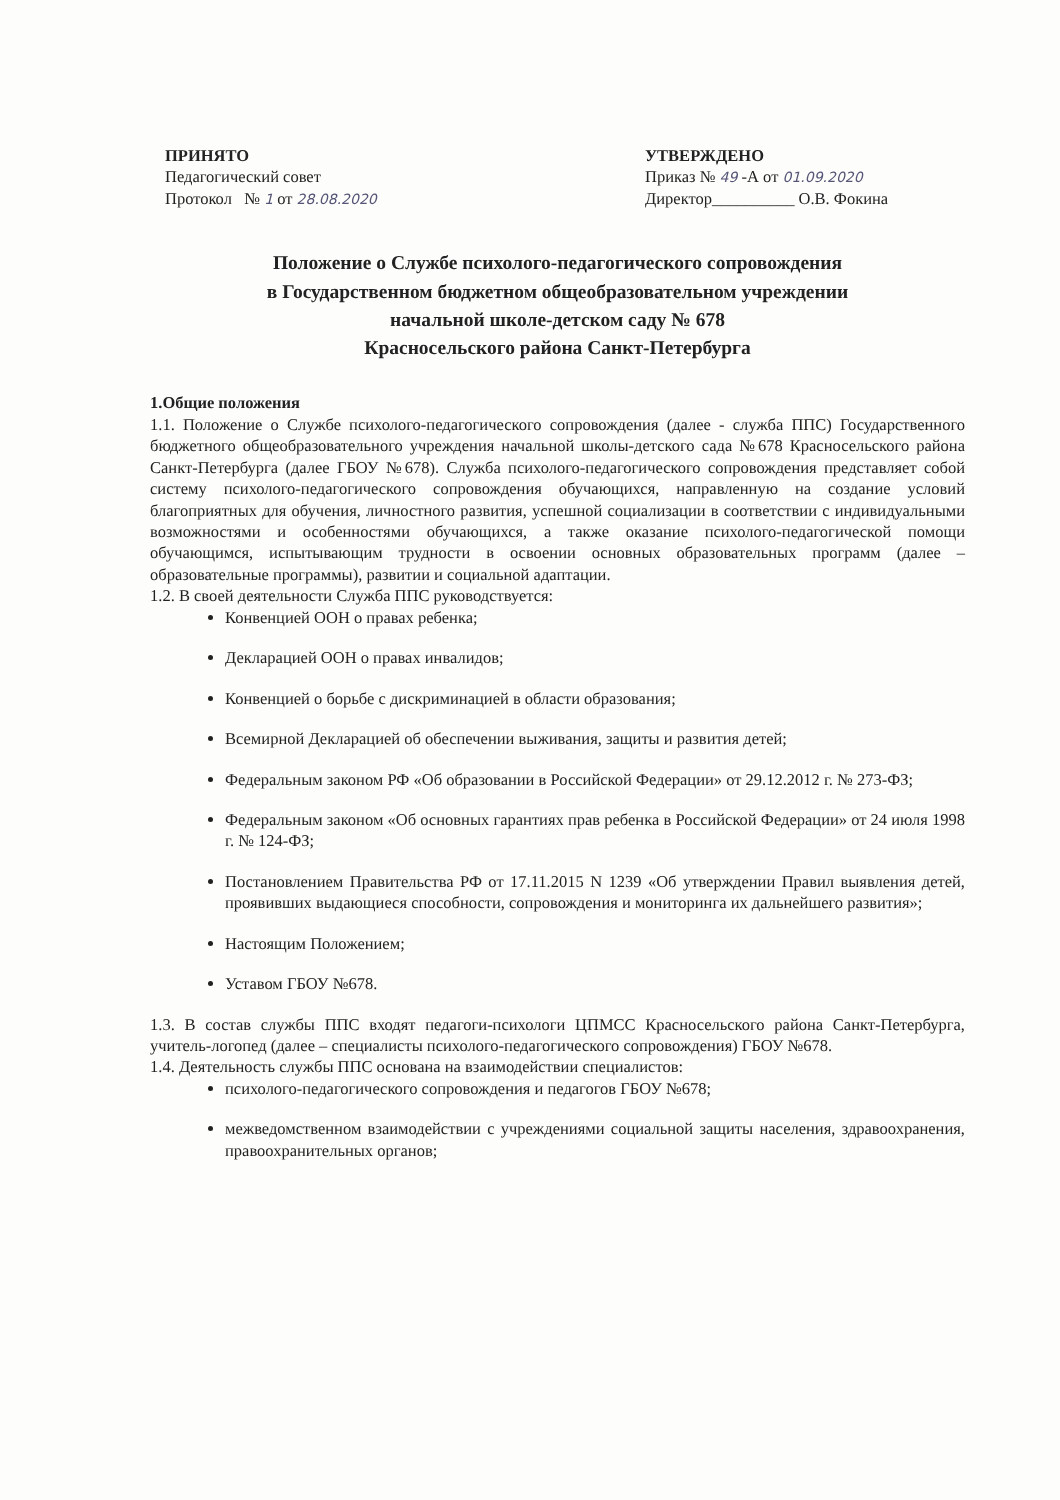ПРИНЯТО
Педагогический совет
Протокол № 1 от 28.08.2020
УТВЕРЖДЕНО
Приказ № 49 -А от 01.09.2020
Директор__________ О.В. Фокина
Положение о Службе психолого-педагогического сопровождения
в Государственном бюджетном общеобразовательном учреждении
начальной школе-детском саду № 678
Красносельского района Санкт-Петербурга
1.Общие положения
1.1. Положение о Службе психолого-педагогического сопровождения (далее - служба ППС) Государственного бюджетного общеобразовательного учреждения начальной школы-детского сада №678 Красносельского района Санкт-Петербурга (далее ГБОУ №678). Служба психолого-педагогического сопровождения представляет собой систему психолого-педагогического сопровождения обучающихся, направленную на создание условий благоприятных для обучения, личностного развития, успешной социализации в соответствии с индивидуальными возможностями и особенностями обучающихся, а также оказание психолого-педагогической помощи обучающимся, испытывающим трудности в освоении основных образовательных программ (далее – образовательные программы), развитии и социальной адаптации.
1.2. В своей деятельности Служба ППС руководствуется:
Конвенцией ООН о правах ребенка;
Декларацией ООН о правах инвалидов;
Конвенцией о борьбе с дискриминацией в области образования;
Всемирной Декларацией об обеспечении выживания, защиты и развития детей;
Федеральным законом РФ «Об образовании в Российской Федерации» от 29.12.2012 г. № 273-ФЗ;
Федеральным законом «Об основных гарантиях прав ребенка в Российской Федерации» от 24 июля 1998 г. № 124-ФЗ;
Постановлением Правительства РФ от 17.11.2015 N 1239 «Об утверждении Правил выявления детей, проявивших выдающиеся способности, сопровождения и мониторинга их дальнейшего развития»;
Настоящим Положением;
Уставом ГБОУ №678.
1.3. В состав службы ППС входят педагоги-психологи ЦПМСС Красносельского района Санкт-Петербурга, учитель-логопед (далее – специалисты психолого-педагогического сопровождения) ГБОУ №678.
1.4. Деятельность службы ППС основана на взаимодействии специалистов:
психолого-педагогического сопровождения и педагогов ГБОУ №678;
межведомственном взаимодействии с учреждениями социальной защиты населения, здравоохранения, правоохранительных органов;